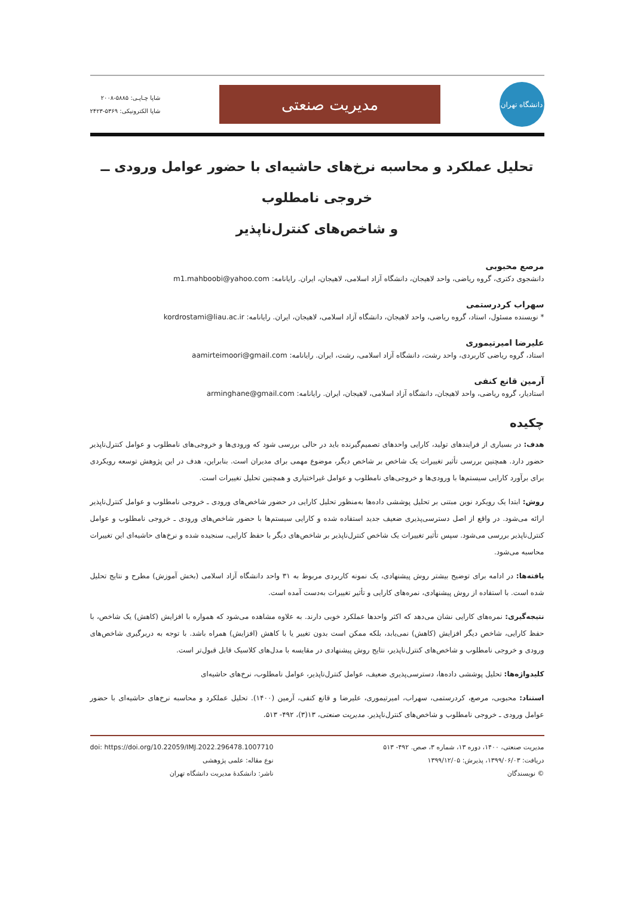دانشگاه تهران
مدیریت صنعتی
شاپا چـاپـی: ۵۸۸۵-۲۰۰۸
شاپا الکترونیکی: ۵۳۶۹-۲۴۲۳
تحلیل عملکرد و محاسبه نرخ‌های حاشیه‌ای با حضور عوامل ورودی ــ خروجی نامطلوب
و شاخص‌های کنترل‌ناپذیر
مرصع محبوبی
دانشجوی دکتری، گروه ریاضی، واحد لاهیجان، دانشگاه آزاد اسلامی، لاهیجان، ایران. رایانامه: m1.mahboobi@yahoo.com
سهراب کردرستمی
* نویسنده مسئول، استاد، گروه ریاضی، واحد لاهیجان، دانشگاه آزاد اسلامی، لاهیجان، ایران. رایانامه: kordrostami@liau.ac.ir
علیرضا امیرتیموری
استاد، گروه ریاضی کاربردی، واحد رشت، دانشگاه آزاد اسلامی، رشت، ایران. رایانامه: aamirteimoori@gmail.com
آرمین قانع کنفی
استادیار، گروه ریاضی، واحد لاهیجان، دانشگاه آزاد اسلامی، لاهیجان، ایران. رایانامه: arminghane@gmail.com
چکیده
هدف: در بسیاری از فرایندهای تولید، کارایی واحدهای تصمیم‌گیرنده باید در حالی بررسی شود که ورودی‌ها و خروجی‌های نامطلوب و عوامل کنترل‌ناپذیر حضور دارد. همچنین بررسی تأثیر تغییرات یک شاخص بر شاخص دیگر، موضوع مهمی برای مدیران است. بنابراین، هدف در این پژوهش توسعه رویکردی برای برآورد کارایی سیستم‌ها با ورودی‌ها و خروجی‌های نامطلوب و عوامل غیراختیاری و همچنین تحلیل تغییرات است.
روش: ابتدا یک رویکرد نوین مبتنی بر تحلیل پوششی داده‌ها به‌منظور تحلیل کارایی در حضور شاخص‌های ورودی ـ خروجی نامطلوب و عوامل کنترل‌ناپذیر ارائه می‌شود. در واقع از اصل دسترسی‌پذیری ضعیف جدید استفاده شده و کارایی سیستم‌ها با حضور شاخص‌های ورودی ـ خروجی نامطلوب و عوامل کنترل‌ناپذیر بررسی می‌شود. سپس تأثیر تغییرات یک شاخص کنترل‌ناپذیر بر شاخص‌های دیگر با حفظ کارایی، سنجیده شده و نرخ‌های حاشیه‌ای این تغییرات محاسبه می‌شود.
یافته‌ها: در ادامه برای توضیح بیشتر روش پیشنهادی، یک نمونه کاربردی مربوط به ۳۱ واحد دانشگاه آزاد اسلامی (بخش آموزش) مطرح و نتایج تحلیل شده است. با استفاده از روش پیشنهادی، نمره‌های کارایی و تأثیر تغییرات به‌دست آمده است.
نتیجه‌گیری: نمره‌های کارایی نشان می‌دهد که اکثر واحدها عملکرد خوبی دارند. به علاوه مشاهده می‌شود که همواره با افزایش (کاهش) یک شاخص، با حفظ کارایی، شاخص دیگر افزایش (کاهش) نمی‌یابد، بلکه ممکن است بدون تغییر یا با کاهش (افزایش) همراه باشد. با توجه به دربرگیری شاخص‌های ورودی و خروجی نامطلوب و شاخص‌های کنترل‌ناپذیر، نتایج روش پیشنهادی در مقایسه با مدل‌های کلاسیک قابل قبول‌تر است.
کلیدواژه‌ها: تحلیل پوششی داده‌ها، دسترسی‌پذیری ضعیف، عوامل کنترل‌ناپذیر، عوامل نامطلوب، نرخ‌های حاشیه‌ای
استناد: محبوبی، مرصع، کردرستمی، سهراب، امیرتیموری، علیرضا و قانع کنفی، آرمین (۱۴۰۰). تحلیل عملکرد و محاسبه نرخ‌های حاشیه‌ای با حضور عوامل ورودی ـ خروجی نامطلوب و شاخص‌های کنترل‌ناپذیر. مدیریت صنعتی، ۱۳(۳)، ۴۹۲- ۵۱۳.
مدیریت صنعتی، ۱۴۰۰، دوره ۱۳، شماره ۳، صص. ۴۹۲- ۵۱۳
دریافت: ۱۳۹۹/۰۶/۰۳، پذیرش: ۱۳۹۹/۱۲/۰۵
© نویسندگان
doi: https://doi.org/10.22059/IMJ.2022.296478.1007710
نوع مقاله: علمی پژوهشی
ناشر: دانشکدهٔ مدیریت دانشگاه تهران